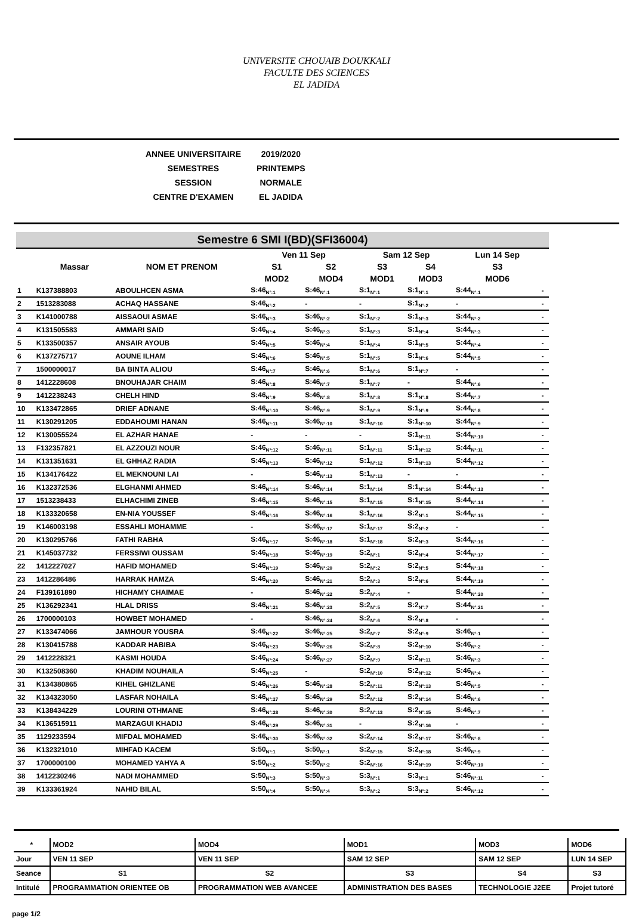UNIVERSITE CHOUAIB DOUKKALI
FACULTE DES SCIENCES
EL JADIDA
| ANNEE UNIVERSITAIRE | 2019/2020 |
| SEMESTRES | PRINTEMPS |
| SESSION | NORMALE |
| CENTRE D'EXAMEN | EL JADIDA |
Semestre 6 SMI I(BD)(SFI36004)
| | Massar | NOM ET PRENOM | Ven 11 Sep | | Sam 12 Sep | | Lun 14 Sep | |
| --- | --- | --- | --- | --- | --- | --- | --- | --- |
| | | | S1 | S2 | S3 | S4 | S3 | |
| | | | MOD2 | MOD4 | MOD1 | MOD3 | MOD6 | |
| 1 | K137388803 | ABOULHCEN ASMA | S:46<sub>N°:1</sub> | S:46<sub>N°:1</sub> | S:1<sub>N°:1</sub> | S:1<sub>N°:1</sub> | S:44<sub>N°:1</sub> | - |
| 2 | 1513283088 | ACHAQ HASSANE | S:46<sub>N°:2</sub> | - | - | S:1<sub>N°:2</sub> | - | - |
| 3 | K141000788 | AISSAOUI ASMAE | S:46<sub>N°:3</sub> | S:46<sub>N°:2</sub> | S:1<sub>N°:2</sub> | S:1<sub>N°:3</sub> | S:44<sub>N°:2</sub> | - |
| 4 | K131505583 | AMMARI SAID | S:46<sub>N°:4</sub> | S:46<sub>N°:3</sub> | S:1<sub>N°:3</sub> | S:1<sub>N°:4</sub> | S:44<sub>N°:3</sub> | - |
| 5 | K133500357 | ANSAIR AYOUB | S:46<sub>N°:5</sub> | S:46<sub>N°:4</sub> | S:1<sub>N°:4</sub> | S:1<sub>N°:5</sub> | S:44<sub>N°:4</sub> | - |
| 6 | K137275717 | AOUNE ILHAM | S:46<sub>N°:6</sub> | S:46<sub>N°:5</sub> | S:1<sub>N°:5</sub> | S:1<sub>N°:6</sub> | S:44<sub>N°:5</sub> | - |
| 7 | 1500000017 | BA BINTA ALIOU | S:46<sub>N°:7</sub> | S:46<sub>N°:6</sub> | S:1<sub>N°:6</sub> | S:1<sub>N°:7</sub> | - | - |
| 8 | 1412228608 | BNOUHAJAR CHAIM | S:46<sub>N°:8</sub> | S:46<sub>N°:7</sub> | S:1<sub>N°:7</sub> | - | S:44<sub>N°:6</sub> | - |
| 9 | 1412238243 | CHELH HIND | S:46<sub>N°:9</sub> | S:46<sub>N°:8</sub> | S:1<sub>N°:8</sub> | S:1<sub>N°:8</sub> | S:44<sub>N°:7</sub> | - |
| 10 | K133472865 | DRIEF ADNANE | S:46<sub>N°:10</sub> | S:46<sub>N°:9</sub> | S:1<sub>N°:9</sub> | S:1<sub>N°:9</sub> | S:44<sub>N°:8</sub> | - |
| 11 | K130291205 | EDDAHOUMI HANAN | S:46<sub>N°:11</sub> | S:46<sub>N°:10</sub> | S:1<sub>N°:10</sub> | S:1<sub>N°:10</sub> | S:44<sub>N°:9</sub> | - |
| 12 | K130055524 | EL AZHAR HANAE | - | - | - | S:1<sub>N°:11</sub> | S:44<sub>N°:10</sub> | - |
| 13 | F132357821 | EL AZZOUZI NOUR | S:46<sub>N°:12</sub> | S:46<sub>N°:11</sub> | S:1<sub>N°:11</sub> | S:1<sub>N°:12</sub> | S:44<sub>N°:11</sub> | - |
| 14 | K131351631 | EL GHHAZ RADIA | S:46<sub>N°:13</sub> | S:46<sub>N°:12</sub> | S:1<sub>N°:12</sub> | S:1<sub>N°:13</sub> | S:44<sub>N°:12</sub> | - |
| 15 | K134176422 | EL MEKNOUNI LAI | - | S:46<sub>N°:13</sub> | S:1<sub>N°:13</sub> | - | - | - |
| 16 | K132372536 | ELGHANMI AHMED | S:46<sub>N°:14</sub> | S:46<sub>N°:14</sub> | S:1<sub>N°:14</sub> | S:1<sub>N°:14</sub> | S:44<sub>N°:13</sub> | - |
| 17 | 1513238433 | ELHACHIMI ZINEB | S:46<sub>N°:15</sub> | S:46<sub>N°:15</sub> | S:1<sub>N°:15</sub> | S:1<sub>N°:15</sub> | S:44<sub>N°:14</sub> | - |
| 18 | K133320658 | EN-NIA YOUSSEF | S:46<sub>N°:16</sub> | S:46<sub>N°:16</sub> | S:1<sub>N°:16</sub> | S:2<sub>N°:1</sub> | S:44<sub>N°:15</sub> | - |
| 19 | K146003198 | ESSAHLI MOHAMME | - | S:46<sub>N°:17</sub> | S:1<sub>N°:17</sub> | S:2<sub>N°:2</sub> | - | - |
| 20 | K130295766 | FATHI RABHA | S:46<sub>N°:17</sub> | S:46<sub>N°:18</sub> | S:1<sub>N°:18</sub> | S:2<sub>N°:3</sub> | S:44<sub>N°:16</sub> | - |
| 21 | K145037732 | FERSSIWI OUSSAM | S:46<sub>N°:18</sub> | S:46<sub>N°:19</sub> | S:2<sub>N°:1</sub> | S:2<sub>N°:4</sub> | S:44<sub>N°:17</sub> | - |
| 22 | 1412227027 | HAFID MOHAMED | S:46<sub>N°:19</sub> | S:46<sub>N°:20</sub> | S:2<sub>N°:2</sub> | S:2<sub>N°:5</sub> | S:44<sub>N°:18</sub> | - |
| 23 | 1412286486 | HARRAK HAMZA | S:46<sub>N°:20</sub> | S:46<sub>N°:21</sub> | S:2<sub>N°:3</sub> | S:2<sub>N°:6</sub> | S:44<sub>N°:19</sub> | - |
| 24 | F139161890 | HICHAMY CHAIMAE | - | S:46<sub>N°:22</sub> | S:2<sub>N°:4</sub> | - | S:44<sub>N°:20</sub> | - |
| 25 | K136292341 | HLAL DRISS | S:46<sub>N°:21</sub> | S:46<sub>N°:23</sub> | S:2<sub>N°:5</sub> | S:2<sub>N°:7</sub> | S:44<sub>N°:21</sub> | - |
| 26 | 1700000103 | HOWBET MOHAMED | - | S:46<sub>N°:24</sub> | S:2<sub>N°:6</sub> | S:2<sub>N°:8</sub> | - | - |
| 27 | K133474066 | JAMHOUR YOUSRA | S:46<sub>N°:22</sub> | S:46<sub>N°:25</sub> | S:2<sub>N°:7</sub> | S:2<sub>N°:9</sub> | S:46<sub>N°:1</sub> | - |
| 28 | K130415788 | KADDAR HABIBA | S:46<sub>N°:23</sub> | S:46<sub>N°:26</sub> | S:2<sub>N°:8</sub> | S:2<sub>N°:10</sub> | S:46<sub>N°:2</sub> | - |
| 29 | 1412228321 | KASMI HOUDA | S:46<sub>N°:24</sub> | S:46<sub>N°:27</sub> | S:2<sub>N°:9</sub> | S:2<sub>N°:11</sub> | S:46<sub>N°:3</sub> | - |
| 30 | K132508360 | KHADIM NOUHAILA | S:46<sub>N°:25</sub> | - | S:2<sub>N°:10</sub> | S:2<sub>N°:12</sub> | S:46<sub>N°:4</sub> | - |
| 31 | K134380865 | KIHEL GHIZLANE | S:46<sub>N°:26</sub> | S:46<sub>N°:28</sub> | S:2<sub>N°:11</sub> | S:2<sub>N°:13</sub> | S:46<sub>N°:5</sub> | - |
| 32 | K134323050 | LASFAR NOHAILA | S:46<sub>N°:27</sub> | S:46<sub>N°:29</sub> | S:2<sub>N°:12</sub> | S:2<sub>N°:14</sub> | S:46<sub>N°:6</sub> | - |
| 33 | K138434229 | LOURINI OTHMANE | S:46<sub>N°:28</sub> | S:46<sub>N°:30</sub> | S:2<sub>N°:13</sub> | S:2<sub>N°:15</sub> | S:46<sub>N°:7</sub> | - |
| 34 | K136515911 | MARZAGUI KHADIJ | S:46<sub>N°:29</sub> | S:46<sub>N°:31</sub> | - | S:2<sub>N°:16</sub> | - | - |
| 35 | 1129233594 | MIFDAL MOHAMED | S:46<sub>N°:30</sub> | S:46<sub>N°:32</sub> | S:2<sub>N°:14</sub> | S:2<sub>N°:17</sub> | S:46<sub>N°:8</sub> | - |
| 36 | K132321010 | MIHFAD KACEM | S:50<sub>N°:1</sub> | S:50<sub>N°:1</sub> | S:2<sub>N°:15</sub> | S:2<sub>N°:18</sub> | S:46<sub>N°:9</sub> | - |
| 37 | 1700000100 | MOHAMED YAHYA A | S:50<sub>N°:2</sub> | S:50<sub>N°:2</sub> | S:2<sub>N°:16</sub> | S:2<sub>N°:19</sub> | S:46<sub>N°:10</sub> | - |
| 38 | 1412230246 | NADI MOHAMMED | S:50<sub>N°:3</sub> | S:50<sub>N°:3</sub> | S:3<sub>N°:1</sub> | S:3<sub>N°:1</sub> | S:46<sub>N°:11</sub> | - |
| 39 | K133361924 | NAHID BILAL | S:50<sub>N°:4</sub> | S:50<sub>N°:4</sub> | S:3<sub>N°:2</sub> | S:3<sub>N°:2</sub> | S:46<sub>N°:12</sub> | - |
| * | MOD2 | MOD4 | MOD1 | MOD3 | MOD6 |
| Jour | VEN 11 SEP | VEN 11 SEP | SAM 12 SEP | SAM 12 SEP | LUN 14 SEP |
| Seance | S1 | S2 | S3 | S4 | S3 |
| Intitulé | PROGRAMMATION ORIENTEE OB | PROGRAMMATION WEB AVANCEE | ADMINISTRATION DES BASES | TECHNOLOGIE J2EE | Projet tutoré |
page 1/2